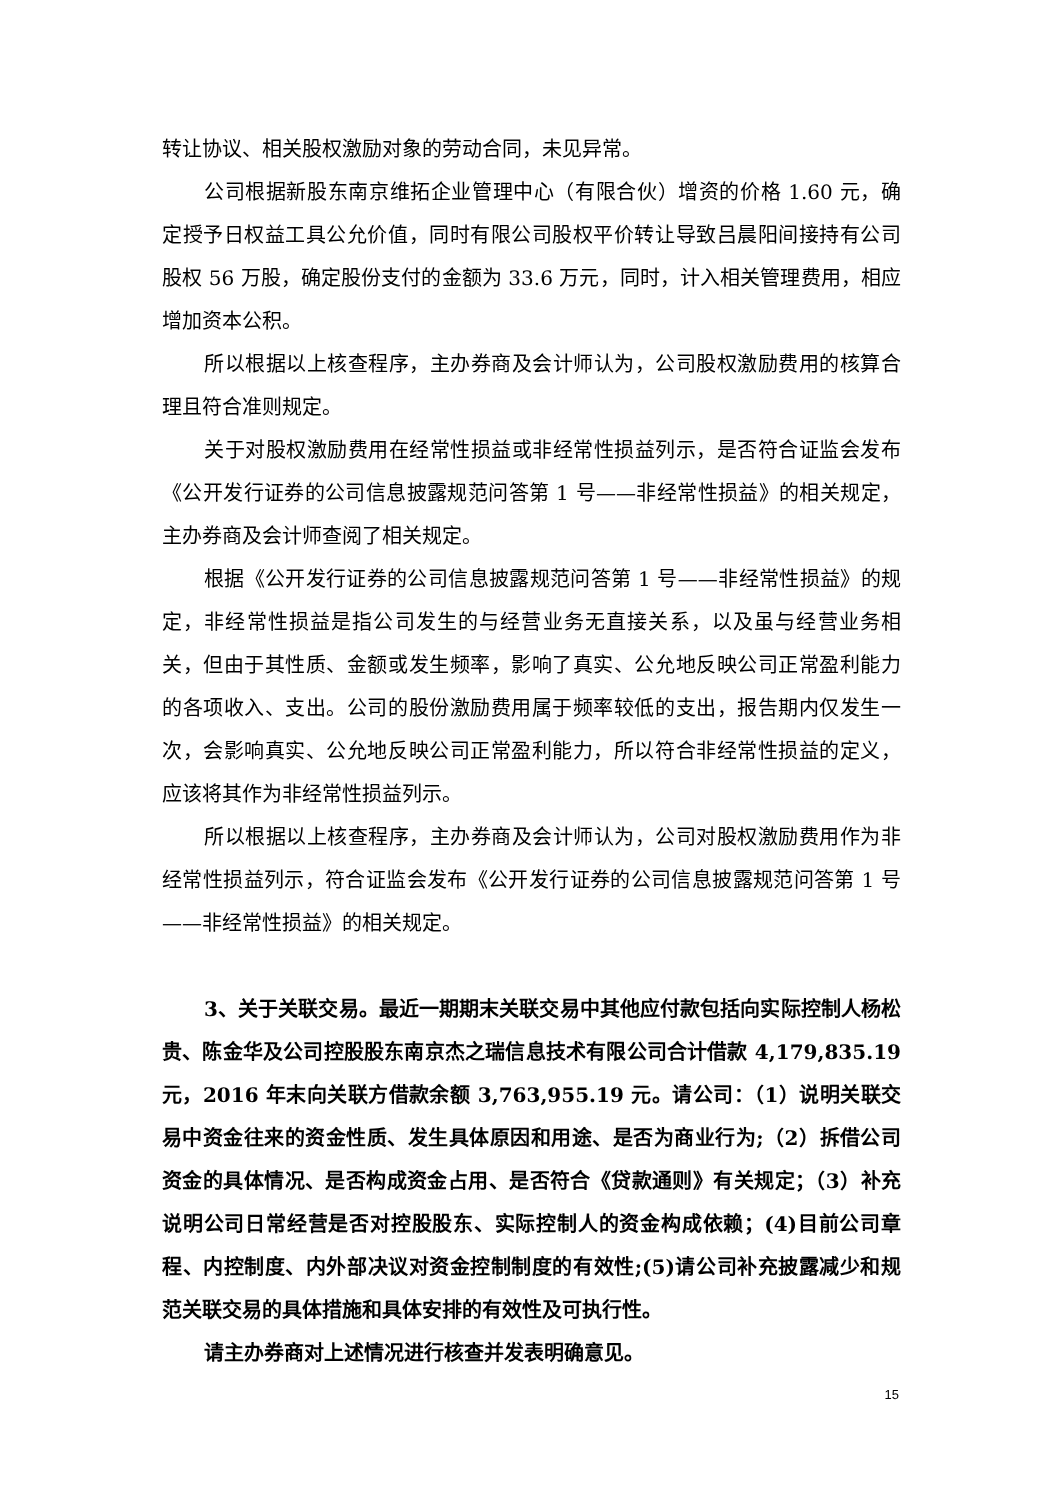转让协议、相关股权激励对象的劳动合同，未见异常。
公司根据新股东南京维拓企业管理中心（有限合伙）增资的价格 1.60 元，确定授予日权益工具公允价值，同时有限公司股权平价转让导致吕晨阳间接持有公司股权 56 万股，确定股份支付的金额为 33.6 万元，同时，计入相关管理费用，相应增加资本公积。
所以根据以上核查程序，主办券商及会计师认为，公司股权激励费用的核算合理且符合准则规定。
关于对股权激励费用在经常性损益或非经常性损益列示，是否符合证监会发布《公开发行证券的公司信息披露规范问答第 1 号——非经常性损益》的相关规定，主办券商及会计师查阅了相关规定。
根据《公开发行证券的公司信息披露规范问答第 1 号——非经常性损益》的规定，非经常性损益是指公司发生的与经营业务无直接关系，以及虽与经营业务相关，但由于其性质、金额或发生频率，影响了真实、公允地反映公司正常盈利能力的各项收入、支出。公司的股份激励费用属于频率较低的支出，报告期内仅发生一次，会影响真实、公允地反映公司正常盈利能力，所以符合非经常性损益的定义，应该将其作为非经常性损益列示。
所以根据以上核查程序，主办券商及会计师认为，公司对股权激励费用作为非经常性损益列示，符合证监会发布《公开发行证券的公司信息披露规范问答第 1 号——非经常性损益》的相关规定。
3、关于关联交易。最近一期期末关联交易中其他应付款包括向实际控制人杨松贵、陈金华及公司控股股东南京杰之瑞信息技术有限公司合计借款 4,179,835.19 元，2016 年末向关联方借款余额 3,763,955.19 元。请公司：（1）说明关联交易中资金往来的资金性质、发生具体原因和用途、是否为商业行为;（2）拆借公司资金的具体情况、是否构成资金占用、是否符合《贷款通则》有关规定；（3）补充说明公司日常经营是否对控股股东、实际控制人的资金构成依赖；(4)目前公司章程、内控制度、内外部决议对资金控制制度的有效性;(5)请公司补充披露减少和规范关联交易的具体措施和具体安排的有效性及可执行性。
请主办券商对上述情况进行核查并发表明确意见。
15